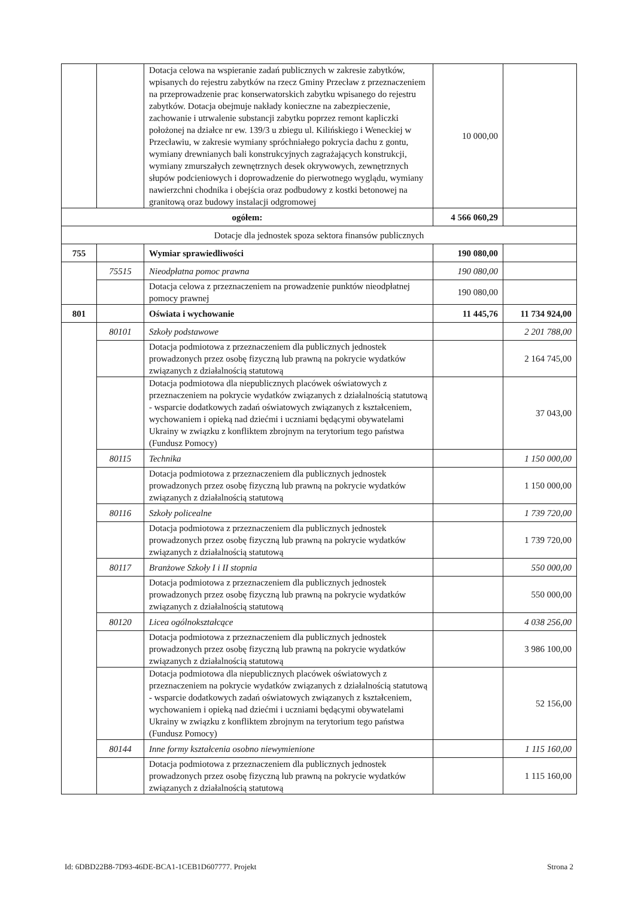| | | Dotacja celowa na wspieranie zadań publicznych w zakresie zabytków, wpisanych do rejestru zabytków na rzecz Gminy Przecław z przeznaczeniem na przeprowadzenie prac konserwatorskich zabytku wpisanego do rejestru zabytków. Dotacja obejmuje nakłady konieczne na zabezpieczenie, zachowanie i utrwalenie substancji zabytku poprzez remont kapliczki położonej na działce nr ew. 139/3 u zbiegu ul. Kilińskiego i Weneckiej w Przecławiu, w zakresie wymiany spróchniałego pokrycia dachu z gontu, wymiany drewnianych bali konstrukcyjnych zagrażających konstrukcji, wymiany zmurszałych zewnętrznych desek okrywowych, zewnętrznych słupów podcieniowych i doprowadzenie do pierwotnego wyglądu, wymiany nawierzchni chodnika i obejścia oraz podbudowy z kostki betonowej na granitową oraz budowy instalacji odgromowej | 10 000,00 | |
| ogółem: | | | 4 566 060,29 | |
| Dotacje dla jednostek spoza sektora finansów publicznych | | | | |
| 755 | | Wymiar sprawiedliwości | 190 080,00 | |
| | 75515 | Nieodpłatna pomoc prawna | 190 080,00 | |
| | | Dotacja celowa z przeznaczeniem na prowadzenie punktów nieodpłatnej pomocy prawnej | 190 080,00 | |
| 801 | | Oświata i wychowanie | 11 445,76 | 11 734 924,00 |
| | 80101 | Szkoły podstawowe | | 2 201 788,00 |
| | | Dotacja podmiotowa z przeznaczeniem dla publicznych jednostek prowadzonych przez osobę fizyczną lub prawną na pokrycie wydatków związanych z działalnością statutową | | 2 164 745,00 |
| | | Dotacja podmiotowa dla niepublicznych placówek oświatowych z przeznaczeniem na pokrycie wydatków związanych z działalnością statutową - wsparcie dodatkowych zadań oświatowych związanych z kształceniem, wychowaniem i opieką nad dziećmi i uczniami będącymi obywatelami Ukrainy w związku z konfliktem zbrojnym na terytorium tego państwa (Fundusz Pomocy) | | 37 043,00 |
| | 80115 | Technika | | 1 150 000,00 |
| | | Dotacja podmiotowa z przeznaczeniem dla publicznych jednostek prowadzonych przez osobę fizyczną lub prawną na pokrycie wydatków związanych z działalnością statutową | | 1 150 000,00 |
| | 80116 | Szkoły policealne | | 1 739 720,00 |
| | | Dotacja podmiotowa z przeznaczeniem dla publicznych jednostek prowadzonych przez osobę fizyczną lub prawną na pokrycie wydatków związanych z działalnością statutową | | 1 739 720,00 |
| | 80117 | Branżowe Szkoły I i II stopnia | | 550 000,00 |
| | | Dotacja podmiotowa z przeznaczeniem dla publicznych jednostek prowadzonych przez osobę fizyczną lub prawną na pokrycie wydatków związanych z działalnością statutową | | 550 000,00 |
| | 80120 | Licea ogólnokształcące | | 4 038 256,00 |
| | | Dotacja podmiotowa z przeznaczeniem dla publicznych jednostek prowadzonych przez osobę fizyczną lub prawną na pokrycie wydatków związanych z działalnością statutową | | 3 986 100,00 |
| | | Dotacja podmiotowa dla niepublicznych placówek oświatowych z przeznaczeniem na pokrycie wydatków związanych z działalnością statutową - wsparcie dodatkowych zadań oświatowych związanych z kształceniem, wychowaniem i opieką nad dziećmi i uczniami będącymi obywatelami Ukrainy w związku z konfliktem zbrojnym na terytorium tego państwa (Fundusz Pomocy) | | 52 156,00 |
| | 80144 | Inne formy kształcenia osobno niewymienione | | 1 115 160,00 |
| | | Dotacja podmiotowa z przeznaczeniem dla publicznych jednostek prowadzonych przez osobę fizyczną lub prawną na pokrycie wydatków związanych z działalnością statutową | | 1 115 160,00 |
Id: 6DBD22B8-7D93-46DE-BCA1-1CEB1D607777. Projekt Strona 2